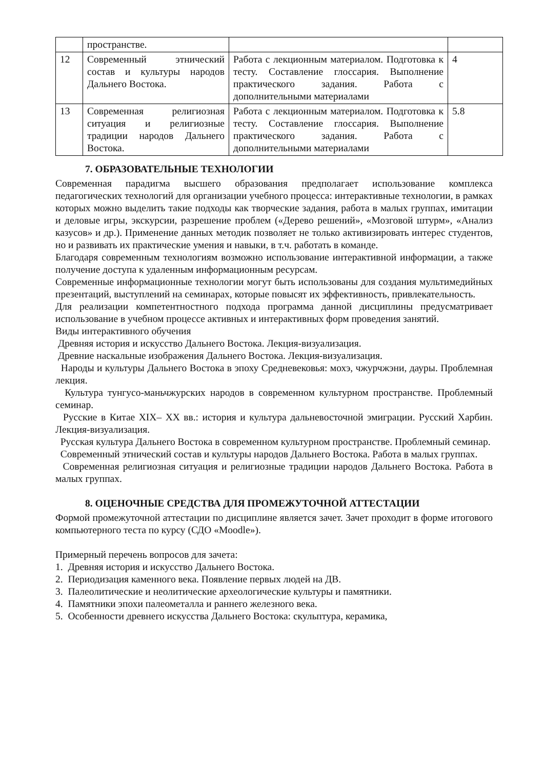| | пространстве. | | |
| 12 | Современный этнический состав и культуры народов Дальнего Востока. | Работа с лекционным материалом. Подготовка к тесту. Составление глоссария. Выполнение практического задания. Работа с дополнительными материалами | 4 |
| 13 | Современная религиозная ситуация и религиозные традиции народов Дальнего Востока. | Работа с лекционным материалом. Подготовка к тесту. Составление глоссария. Выполнение практического задания. Работа с дополнительными материалами | 5.8 |
7. ОБРАЗОВАТЕЛЬНЫЕ ТЕХНОЛОГИИ
Современная парадигма высшего образования предполагает использование комплекса педагогических технологий для организации учебного процесса: интерактивные технологии, в рамках которых можно выделить такие подходы как творческие задания, работа в малых группах, имитации и деловые игры, экскурсии, разрешение проблем («Дерево решений», «Мозговой штурм», «Анализ казусов» и др.). Применение данных методик позволяет не только активизировать интерес студентов, но и развивать их практические умения и навыки, в т.ч. работать в команде.
Благодаря современным технологиям возможно использование интерактивной информации, а также получение доступа к удаленным информационным ресурсам.
Современные информационные технологии могут быть использованы для создания мультимедийных презентаций, выступлений на семинарах, которые повысят их эффективность, привлекательность.
Для реализации компетентностного подхода программа данной дисциплины предусматривает использование в учебном процессе активных и интерактивных форм проведения занятий.
Виды интерактивного обучения
Древняя история и искусство Дальнего Востока. Лекция-визуализация.
Древние наскальные изображения Дальнего Востока. Лекция-визуализация.
Народы и культуры Дальнего Востока в эпоху Средневековья: мохэ, чжурчжэни, дауры. Проблемная лекция.
Культура тунгусо-маньчжурских народов в современном культурном пространстве. Проблемный семинар.
Русские в Китае XIX– XX вв.: история и культура дальневосточной эмиграции. Русский Харбин. Лекция-визуализация.
Русская культура Дальнего Востока в современном культурном пространстве. Проблемный семинар.
Современный этнический состав и культуры народов Дальнего Востока. Работа в малых группах.
Современная религиозная ситуация и религиозные традиции народов Дальнего Востока. Работа в малых группах.
8. ОЦЕНОЧНЫЕ СРЕДСТВА ДЛЯ ПРОМЕЖУТОЧНОЙ АТТЕСТАЦИИ
Формой промежуточной аттестации по дисциплине является зачет. Зачет проходит в форме итогового компьютерного теста по курсу (СДО «Moodle»).
Примерный перечень вопросов для зачета:
1. Древняя история и искусство Дальнего Востока.
2. Периодизация каменного века. Появление первых людей на ДВ.
3. Палеолитические и неолитические археологические культуры и памятники.
4. Памятники эпохи палеометалла и раннего железного века.
5. Особенности древнего искусства Дальнего Востока: скульптура, керамика,